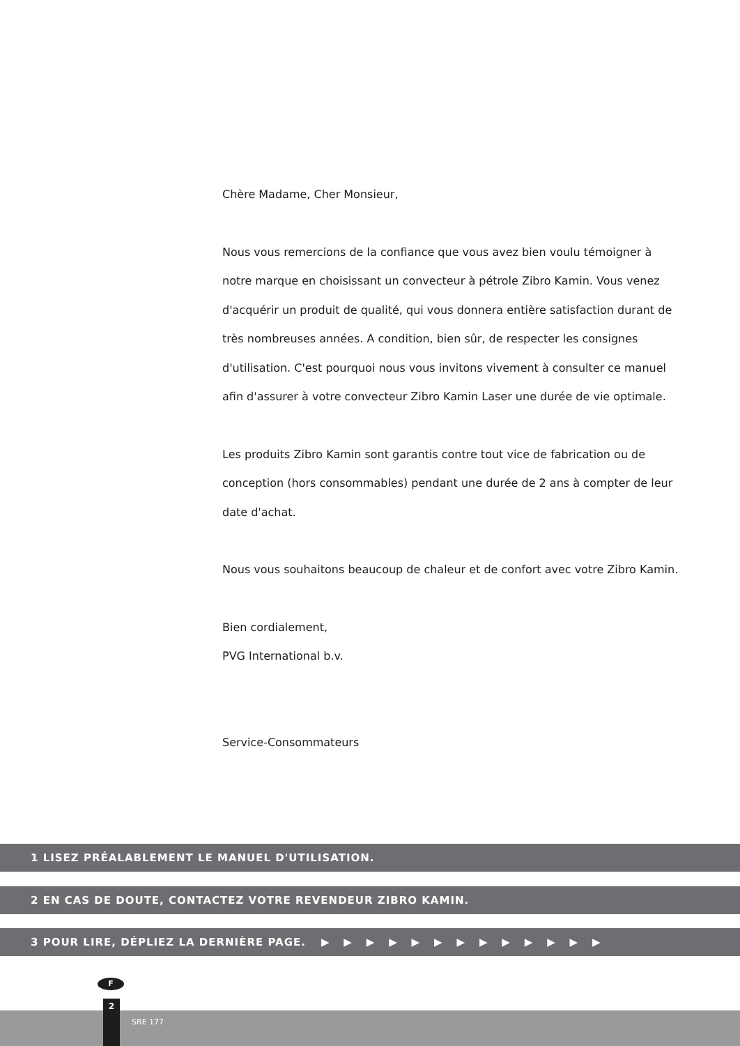Chère Madame, Cher Monsieur,
Nous vous remercions de la confiance que vous avez bien voulu témoigner à notre marque en choisissant un convecteur à pétrole Zibro Kamin. Vous venez d'acquérir un produit de qualité, qui vous donnera entière satisfaction durant de très nombreuses années. A condition, bien sûr, de respecter les consignes d'utilisation. C'est pourquoi nous vous invitons vivement à consulter ce manuel afin d'assurer à votre convecteur Zibro Kamin Laser une durée de vie optimale.
Les produits Zibro Kamin sont garantis contre tout vice de fabrication ou de conception (hors consommables) pendant une durée de 2 ans à compter de leur date d'achat.
Nous vous souhaitons beaucoup de chaleur et de confort avec votre Zibro Kamin.
Bien cordialement,
PVG International b.v.
Service-Consommateurs
1 LISEZ PRÉALABLEMENT LE MANUEL D'UTILISATION.
2 EN CAS DE DOUTE, CONTACTEZ VOTRE REVENDEUR ZIBRO KAMIN.
3 POUR LIRE, DÉPLIEZ LA DERNIÈRE PAGE. ▶ ▶ ▶ ▶ ▶ ▶ ▶ ▶ ▶ ▶ ▶ ▶ ▶
F
2
SRE 177